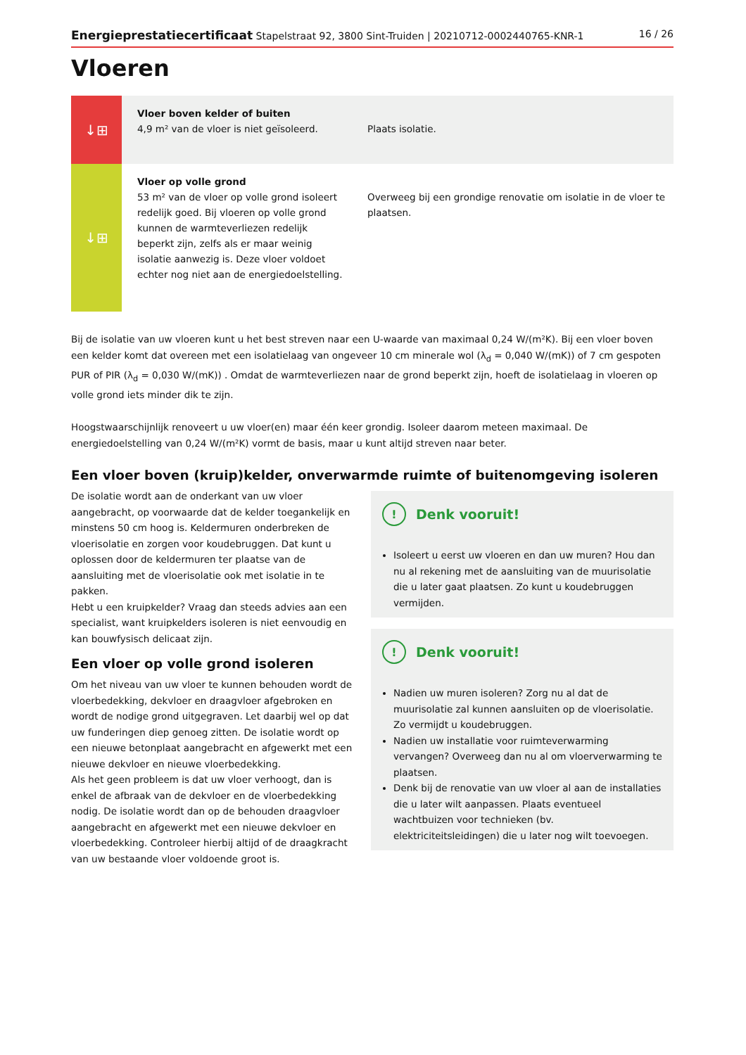Energieprestatiecertificaat Stapelstraat 92, 3800 Sint-Truiden | 20210712-0002440765-KNR-1 16 / 26
Vloeren
| ↓⊞ | Vloer boven kelder of buiten 4,9 m² van de vloer is niet geïsoleerd. | Plaats isolatie. |
| ↓⊞ | Vloer op volle grond 53 m² van de vloer op volle grond isoleert redelijk goed. Bij vloeren op volle grond kunnen de warmteverliezen redelijk beperkt zijn, zelfs als er maar weinig isolatie aanwezig is. Deze vloer voldoet echter nog niet aan de energiedoelstelling. | Overweeg bij een grondige renovatie om isolatie in de vloer te plaatsen. |
Bij de isolatie van uw vloeren kunt u het best streven naar een U-waarde van maximaal 0,24 W/(m²K). Bij een vloer boven een kelder komt dat overeen met een isolatielaag van ongeveer 10 cm minerale wol (λ<sub>d</sub> = 0,040 W/(mK)) of 7 cm gespoten PUR of PIR (λ<sub>d</sub> = 0,030 W/(mK)) . Omdat de warmteverliezen naar de grond beperkt zijn, hoeft de isolatielaag in vloeren op volle grond iets minder dik te zijn.
Hoogstwaarschijnlijk renoveert u uw vloer(en) maar één keer grondig. Isoleer daarom meteen maximaal. De energiedoelstelling van 0,24 W/(m²K) vormt de basis, maar u kunt altijd streven naar beter.
Een vloer boven (kruip)kelder, onverwarmde ruimte of buitenomgeving isoleren
De isolatie wordt aan de onderkant van uw vloer aangebracht, op voorwaarde dat de kelder toegankelijk en minstens 50 cm hoog is. Keldermuren onderbreken de vloerisolatie en zorgen voor koudebruggen. Dat kunt u oplossen door de keldermuren ter plaatse van de aansluiting met de vloerisolatie ook met isolatie in te pakken.
Hebt u een kruipkelder? Vraag dan steeds advies aan een specialist, want kruipkelders isoleren is niet eenvoudig en kan bouwfysisch delicaat zijn.
Een vloer op volle grond isoleren
Om het niveau van uw vloer te kunnen behouden wordt de vloerbedekking, dekvloer en draagvloer afgebroken en wordt de nodige grond uitgegraven. Let daarbij wel op dat uw funderingen diep genoeg zitten. De isolatie wordt op een nieuwe betonplaat aangebracht en afgewerkt met een nieuwe dekvloer en nieuwe vloerbedekking.
Als het geen probleem is dat uw vloer verhoogt, dan is enkel de afbraak van de dekvloer en de vloerbedekking nodig. De isolatie wordt dan op de behouden draagvloer aangebracht en afgewerkt met een nieuwe dekvloer en vloerbedekking. Controleer hierbij altijd of de draagkracht van uw bestaande vloer voldoende groot is.
! Denk vooruit!
Isoleert u eerst uw vloeren en dan uw muren? Hou dan nu al rekening met de aansluiting van de muurisolatie die u later gaat plaatsen. Zo kunt u koudebruggen vermijden.
! Denk vooruit!
Nadien uw muren isoleren? Zorg nu al dat de muurisolatie zal kunnen aansluiten op de vloerisolatie. Zo vermijdt u koudebruggen.
Nadien uw installatie voor ruimteverwarming vervangen? Overweeg dan nu al om vloerverwarming te plaatsen.
Denk bij de renovatie van uw vloer al aan de installaties die u later wilt aanpassen. Plaats eventueel wachtbuizen voor technieken (bv. elektriciteitsleidingen) die u later nog wilt toevoegen.